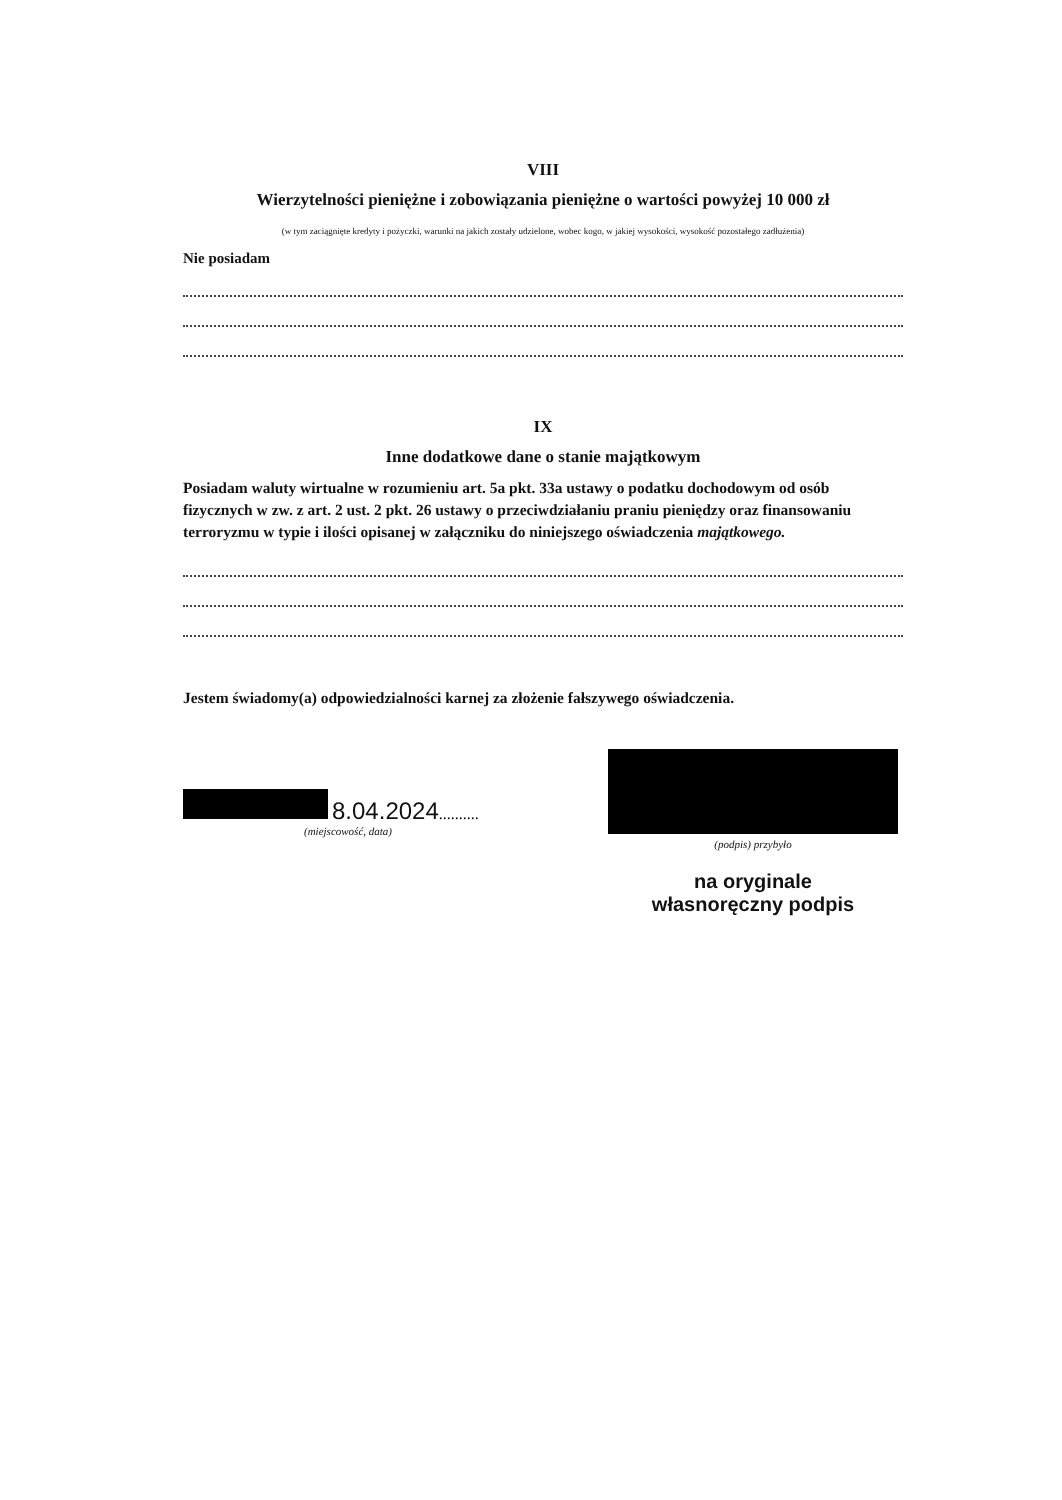VIII
Wierzytelności pieniężne i zobowiązania pieniężne o wartości powyżej 10 000 zł
(w tym zaciągnięte kredyty i pożyczki, warunki na jakich zostały udzielone, wobec kogo, w jakiej wysokości, wysokość pozostałego zadłużenia)
Nie posiadam
IX
Inne dodatkowe dane o stanie majątkowym
Posiadam waluty wirtualne w rozumieniu art. 5a pkt. 33a ustawy o podatku dochodowym od osób fizycznych w zw. z art. 2 ust. 2 pkt. 26 ustawy o przeciwdziałaniu praniu pieniędzy oraz finansowaniu terroryzmu w typie i ilości opisanej w załączniku do niniejszego oświadczenia majątkowego.
Jestem świadomy(a) odpowiedzialności karnej za złożenie fałszywego oświadczenia.
8.04.2024..........
(miejscowość, data)
(podpis) przybyło
na oryginale
własnoręczny podpis